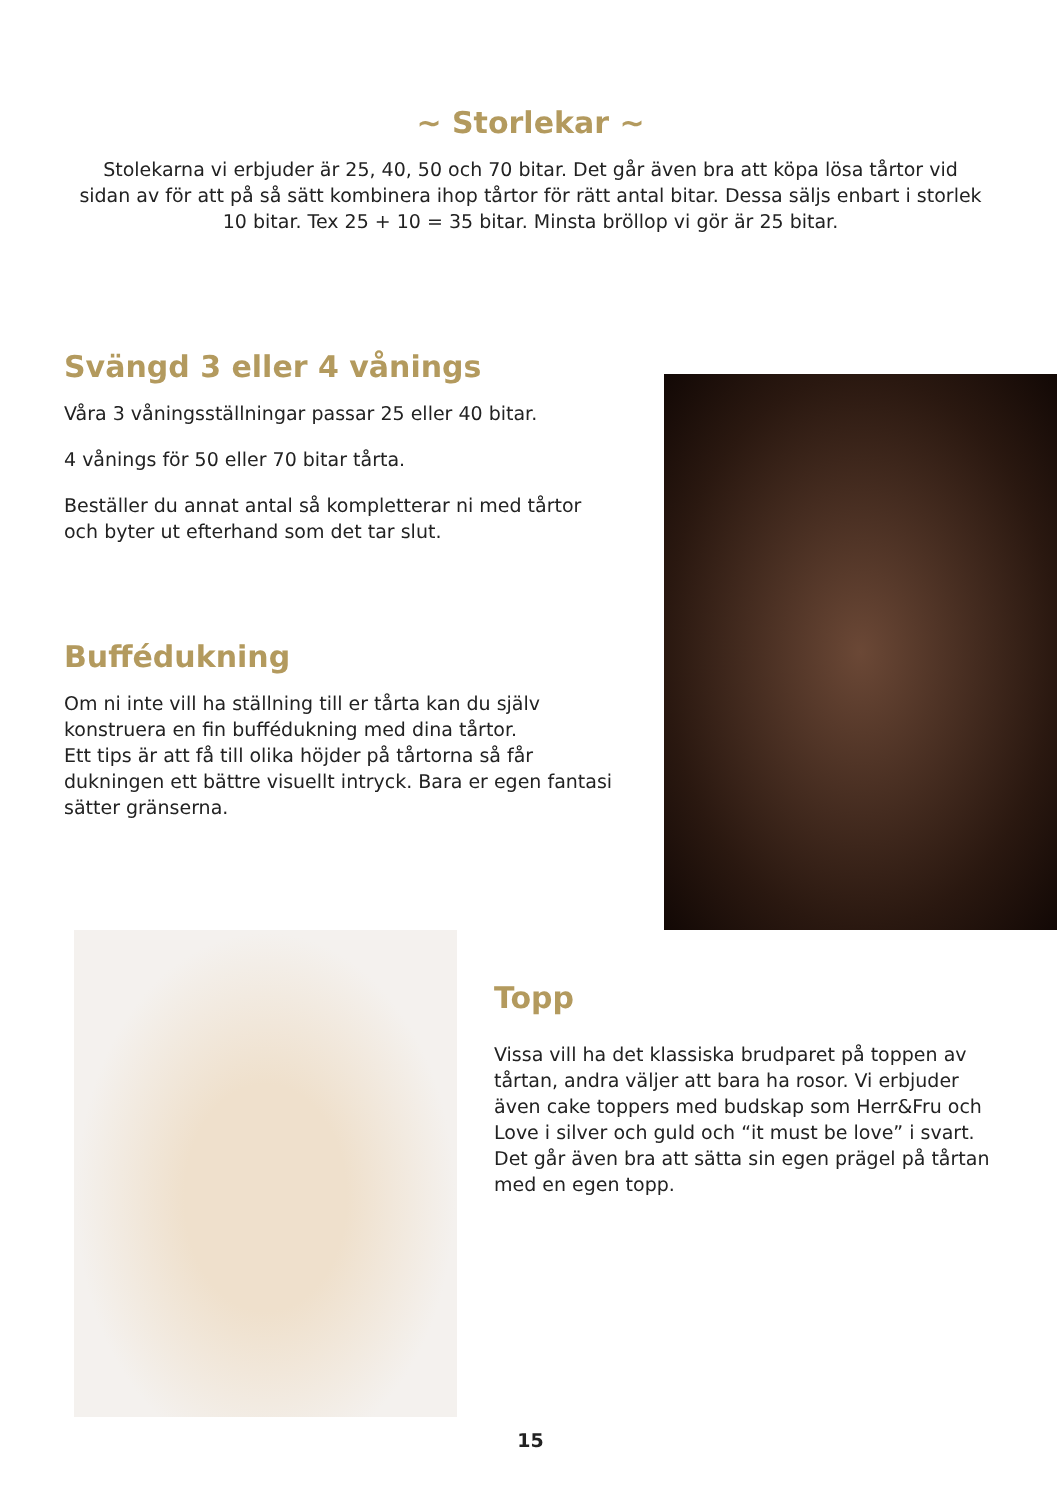~ Storlekar ~
Stolekarna vi erbjuder är 25, 40, 50 och 70 bitar. Det går även bra att köpa lösa tårtor vid sidan av för att på så sätt kombinera ihop tårtor för rätt antal bitar. Dessa säljs enbart i storlek 10 bitar. Tex 25 + 10 = 35 bitar. Minsta bröllop vi gör är 25 bitar.
Svängd 3 eller 4 vånings
Våra 3 våningsställningar passar 25 eller 40 bitar.
4 vånings för 50 eller 70 bitar tårta.
Beställer du annat antal så kompletterar ni med tårtor och byter ut efterhand som det tar slut.
Buffédukning
Om ni inte vill ha ställning till er tårta kan du själv konstruera en fin buffédukning med dina tårtor.
Ett tips är att få till olika höjder på tårtorna så får dukningen ett bättre visuellt intryck. Bara er egen fantasi sätter gränserna.
Topp
Vissa vill ha det klassiska brudparet på toppen av tårtan, andra väljer att bara ha rosor. Vi erbjuder även cake toppers med budskap som Herr&Fru och Love i silver och guld och “it must be love” i svart. Det går även bra att sätta sin egen prägel på tårtan med en egen topp.
15